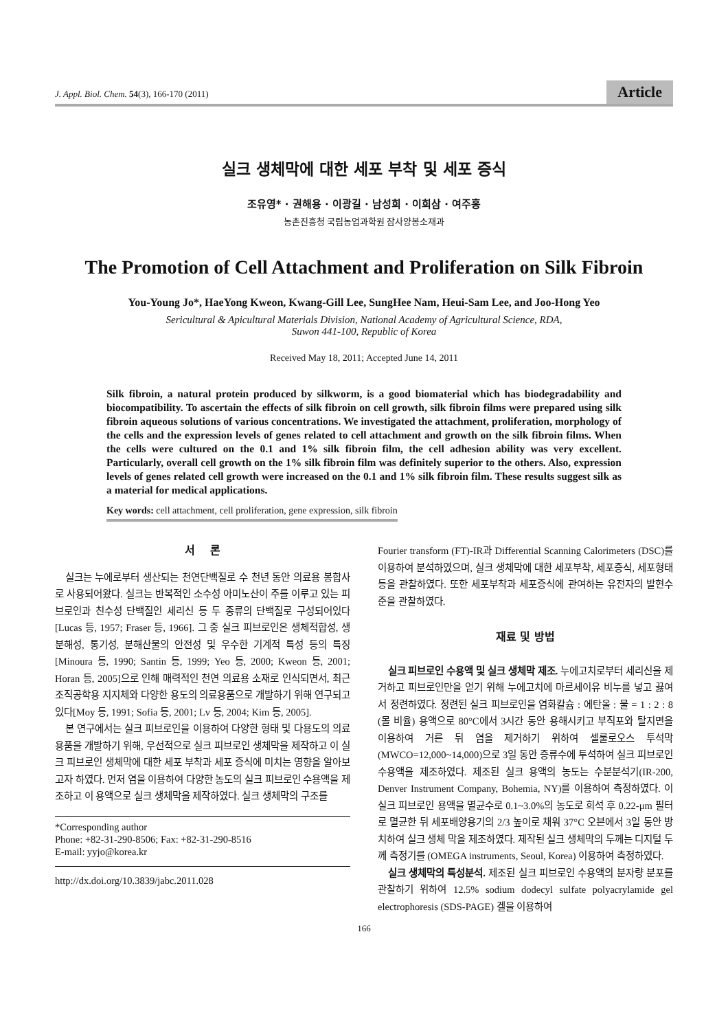J. Appl. Biol. Chem. 54(3), 166-170 (2011) Article
실크 생체막에 대한 세포 부착 및 세포 증식
조유영* · 권해용 · 이광길 · 남성희 · 이희삼 · 여주홍
농촌진흥청 국립농업과학원 잠사양봉소재과
The Promotion of Cell Attachment and Proliferation on Silk Fibroin
You-Young Jo*, HaeYong Kweon, Kwang-Gill Lee, SungHee Nam, Heui-Sam Lee, and Joo-Hong Yeo
Sericultural & Apicultural Materials Division, National Academy of Agricultural Science, RDA,
Suwon 441-100, Republic of Korea
Received May 18, 2011; Accepted June 14, 2011
Silk fibroin, a natural protein produced by silkworm, is a good biomaterial which has biodegradability and biocompatibility. To ascertain the effects of silk fibroin on cell growth, silk fibroin films were prepared using silk fibroin aqueous solutions of various concentrations. We investigated the attachment, proliferation, morphology of the cells and the expression levels of genes related to cell attachment and growth on the silk fibroin films. When the cells were cultured on the 0.1 and 1% silk fibroin film, the cell adhesion ability was very excellent. Particularly, overall cell growth on the 1% silk fibroin film was definitely superior to the others. Also, expression levels of genes related cell growth were increased on the 0.1 and 1% silk fibroin film. These results suggest silk as a material for medical applications.
Key words: cell attachment, cell proliferation, gene expression, silk fibroin
서 론
실크는 누에로부터 생산되는 천연단백질로 수 천년 동안 의료용 봉합사로 사용되어왔다. 실크는 반복적인 소수성 아미노산이 주를 이루고 있는 피브로인과 친수성 단백질인 세리신 등 두 종류의 단백질로 구성되어있다[Lucas 등, 1957; Fraser 등, 1966]. 그 중 실크 피브로인은 생체적합성, 생분해성, 통기성, 분해산물의 안전성 및 우수한 기계적 특성 등의 특징[Minoura 등, 1990; Santin 등, 1999; Yeo 등, 2000; Kweon 등, 2001; Horan 등, 2005]으로 인해 매력적인 천연 의료용 소재로 인식되면서, 최근 조직공학용 지지체와 다양한 용도의 의료용품으로 개발하기 위해 연구되고 있다[Moy 등, 1991; Sofia 등, 2001; Lv 등, 2004; Kim 등, 2005].
본 연구에서는 실크 피브로인을 이용하여 다양한 형태 및 다용도의 의료용품을 개발하기 위해, 우선적으로 실크 피브로인 생체막을 제작하고 이 실크 피브로인 생체막에 대한 세포 부착과 세포 증식에 미치는 영향을 알아보고자 하였다. 먼저 염을 이용하여 다양한 농도의 실크 피브로인 수용액을 제조하고 이 용액으로 실크 생체막을 제작하였다. 실크 생체막의 구조를
*Corresponding author
Phone: +82-31-290-8506; Fax: +82-31-290-8516
E-mail: yyjo@korea.kr
http://dx.doi.org/10.3839/jabc.2011.028
Fourier transform (FT)-IR과 Differential Scanning Calorimeters (DSC)를 이용하여 분석하였으며, 실크 생체막에 대한 세포부착, 세포증식, 세포형태 등을 관찰하였다. 또한 세포부착과 세포증식에 관여하는 유전자의 발현수준을 관찰하였다.
재료 및 방법
실크 피브로인 수용액 및 실크 생체막 제조. 누에고치로부터 세리신을 제거하고 피브로인만을 얻기 위해 누에고치에 마르세이유 비누를 넣고 끓여서 정련하였다. 정련된 실크 피브로인을 염화칼슘 : 에탄올 : 물 = 1 : 2 : 8 (몰 비율) 용액으로 80°C에서 3시간 동안 용해시키고 부직포와 탈지면을 이용하여 거른 뒤 염을 제거하기 위하여 셀룰로오스 투석막(MWCO=12,000~14,000)으로 3일 동안 증류수에 투석하여 실크 피브로인 수용액을 제조하였다. 제조된 실크 용액의 농도는 수분분석기(IR-200, Denver Instrument Company, Bohemia, NY)를 이용하여 측정하였다. 이 실크 피브로인 용액을 멸균수로 0.1~3.0%의 농도로 희석 후 0.22-μm 필터로 멸균한 뒤 세포배양용기의 2/3 높이로 채워 37°C 오븐에서 3일 동안 방치하여 실크 생체 막을 제조하였다. 제작된 실크 생체막의 두께는 디지털 두께 측정기를 (OMEGA instruments, Seoul, Korea) 이용하여 측정하였다.
실크 생체막의 특성분석. 제조된 실크 피브로인 수용액의 분자량 분포를 관찰하기 위하여 12.5% sodium dodecyl sulfate polyacrylamide gel electrophoresis (SDS-PAGE) 겔을 이용하여
166